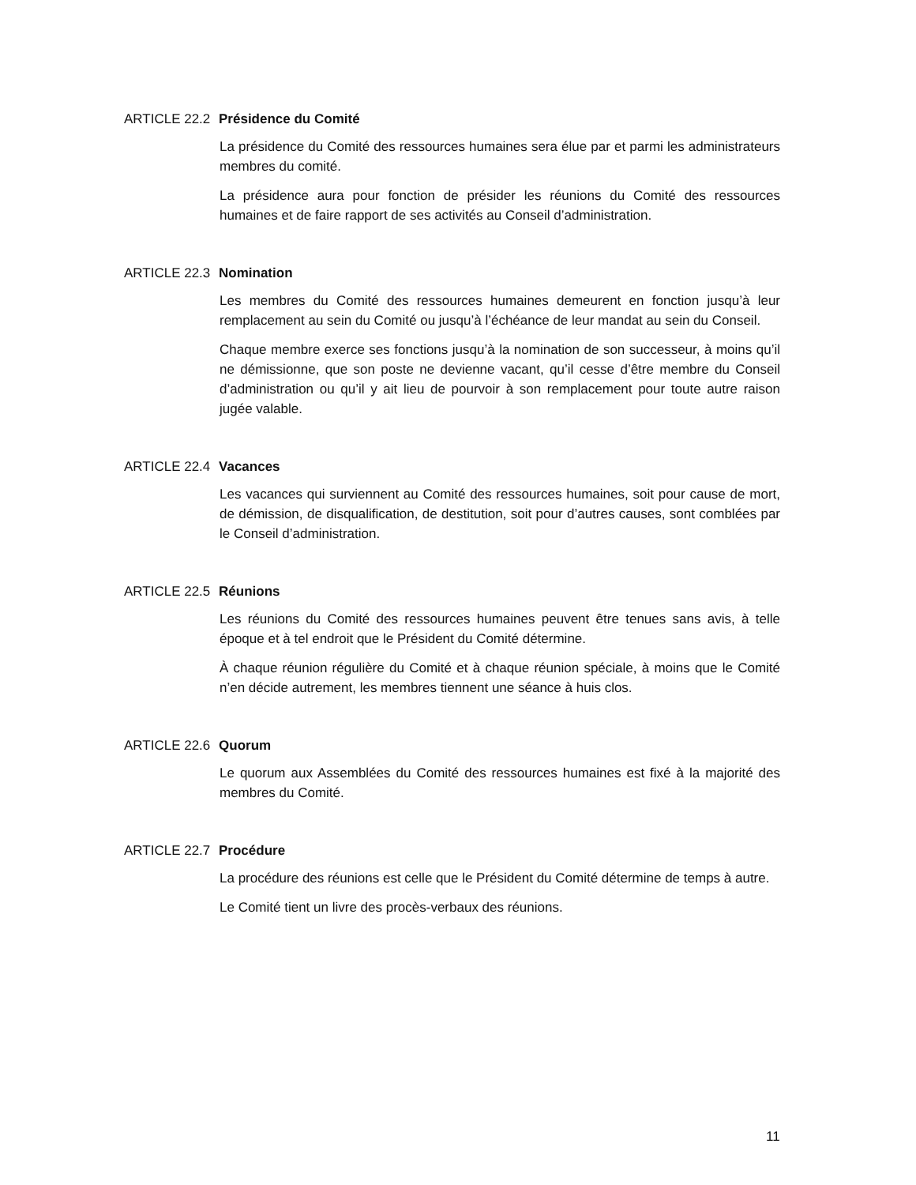ARTICLE 22.2 Présidence du Comité
La présidence du Comité des ressources humaines sera élue par et parmi les administrateurs membres du comité.
La présidence aura pour fonction de présider les réunions du Comité des ressources humaines et de faire rapport de ses activités au Conseil d’administration.
ARTICLE 22.3 Nomination
Les membres du Comité des ressources humaines demeurent en fonction jusqu’à leur remplacement au sein du Comité ou jusqu’à l’échéance de leur mandat au sein du Conseil.
Chaque membre exerce ses fonctions jusqu’à la nomination de son successeur, à moins qu’il ne démissionne, que son poste ne devienne vacant, qu’il cesse d’être membre du Conseil d’administration ou qu’il y ait lieu de pourvoir à son remplacement pour toute autre raison jugée valable.
ARTICLE 22.4 Vacances
Les vacances qui surviennent au Comité des ressources humaines, soit pour cause de mort, de démission, de disqualification, de destitution, soit pour d’autres causes, sont comblées par le Conseil d’administration.
ARTICLE 22.5 Réunions
Les réunions du Comité des ressources humaines peuvent être tenues sans avis, à telle époque et à tel endroit que le Président du Comité détermine.
À chaque réunion régulière du Comité et à chaque réunion spéciale, à moins que le Comité n’en décide autrement, les membres tiennent une séance à huis clos.
ARTICLE 22.6 Quorum
Le quorum aux Assemblées du Comité des ressources humaines est fixé à la majorité des membres du Comité.
ARTICLE 22.7 Procédure
La procédure des réunions est celle que le Président du Comité détermine de temps à autre.
Le Comité tient un livre des procès-verbaux des réunions.
11